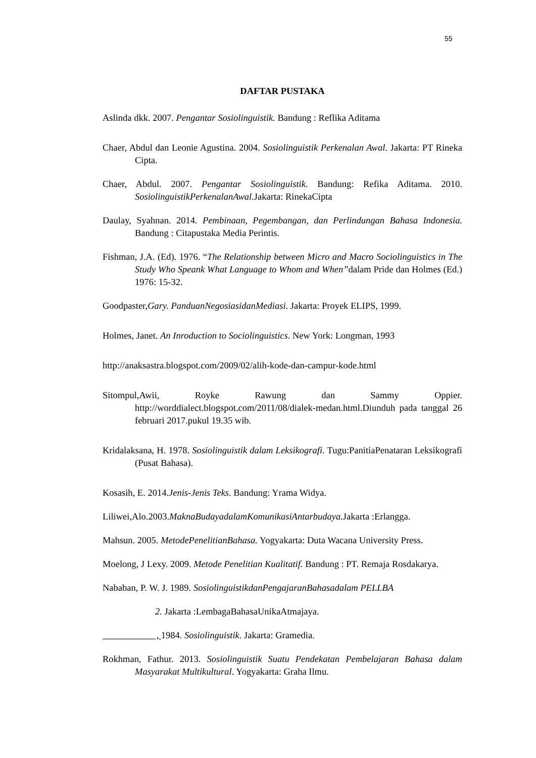55
DAFTAR PUSTAKA
Aslinda dkk. 2007. Pengantar Sosiolinguistik. Bandung : Reflika Aditama
Chaer, Abdul dan Leonie Agustina. 2004. Sosiolinguistik Perkenalan Awal. Jakarta: PT Rineka Cipta.
Chaer, Abdul. 2007. Pengantar Sosiolinguistik. Bandung: Refika Aditama. 2010. SosiolinguistikPerkenalanAwal. Jakarta: RinekaCipta
Daulay, Syahnan. 2014. Pembinaan, Pegembangan, dan Perlindungan Bahasa Indonesia. Bandung : Citapustaka Media Perintis.
Fishman, J.A. (Ed). 1976. “The Relationship between Micro and Macro Sociolinguistics in The Study Who Speank What Language to Whom and When”dalam Pride dan Holmes (Ed.) 1976: 15-32.
Goodpaster,Gary. PanduanNegosiasidanMediasi. Jakarta: Proyek ELIPS, 1999.
Holmes, Janet. An Inroduction to Sociolinguistics. New York: Longman, 1993
http://anaksastra.blogspot.com/2009/02/alih-kode-dan-campur-kode.html
Sitompul,Awii, Royke Rawung dan Sammy Oppier. http://worddialect.blogspot.com/2011/08/dialek-medan.html.Diunduh pada tanggal 26 februari 2017.pukul 19.35 wib.
Kridalaksana, H. 1978. Sosiolinguistik dalam Leksikografi. Tugu:PanitiaPenataran Leksikografi (Pusat Bahasa).
Kosasih, E. 2014.Jenis-Jenis Teks. Bandung: Yrama Widya.
Liliwei,Alo.2003.MaknaBudayadalamKomunikasiAntarbudaya. Jakarta :Erlangga.
Mahsun. 2005. MetodePenelitianBahasa. Yogyakarta: Duta Wacana University Press.
Moelong, J Lexy. 2009. Metode Penelitian Kualitatif. Bandung : PT. Remaja Rosdakarya.
Nababan, P. W. J. 1989. SosiolinguistikdanPengajaranBahasadalam PELLBA
2. Jakarta :LembagaBahasaUnikaAtmajaya.
, 1984. Sosiolinguistik. Jakarta: Gramedia.
Rokhman, Fathur. 2013. Sosiolinguistik Suatu Pendekatan Pembelajaran Bahasa dalam Masyarakat Multikultural. Yogyakarta: Graha Ilmu.